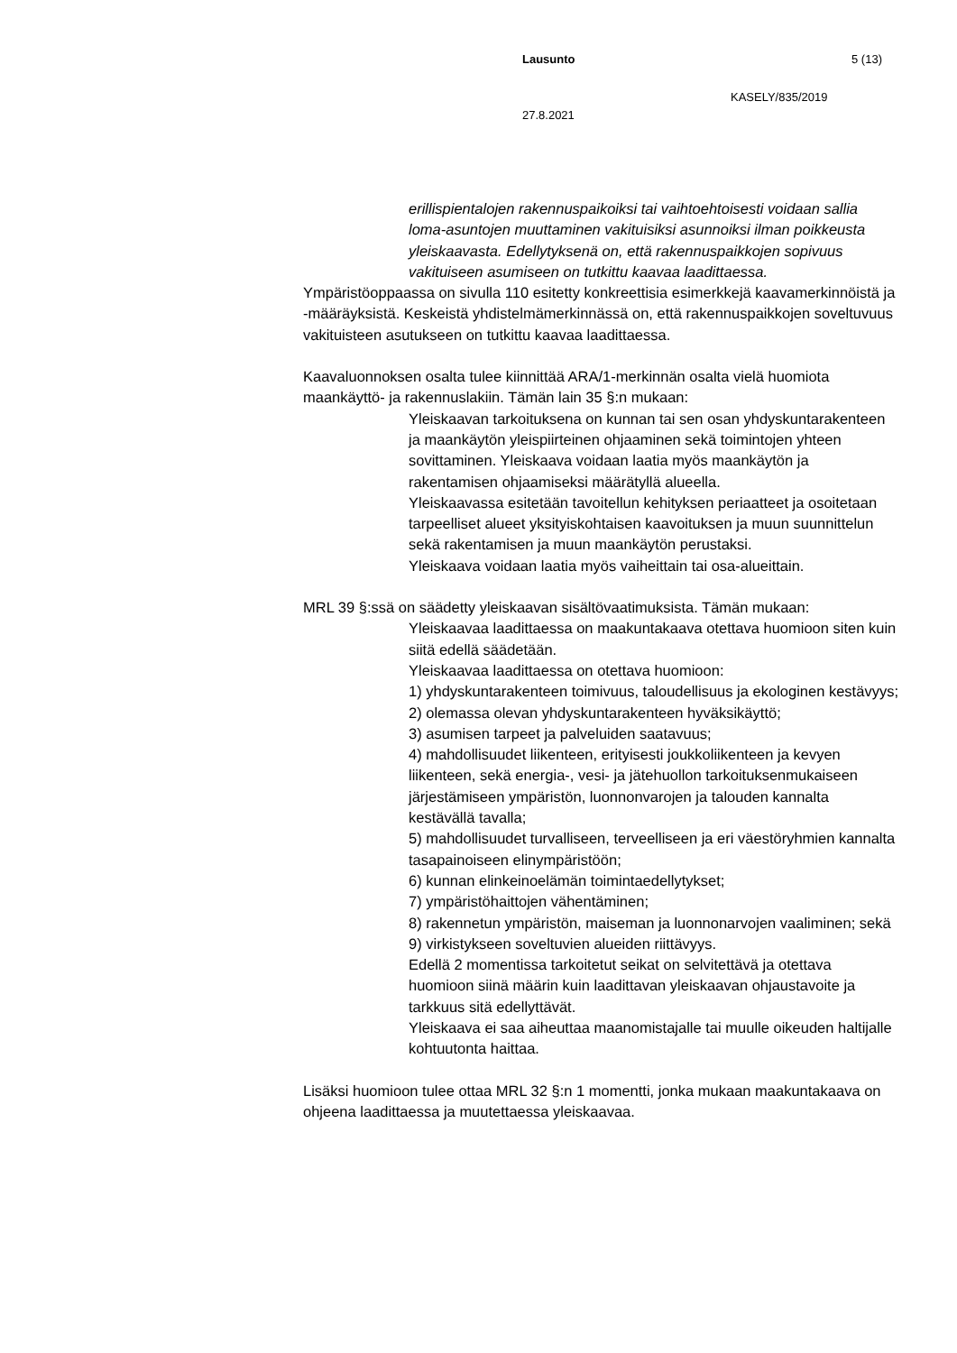Lausunto 5 (13)
KASELY/835/2019
27.8.2021
erillispientalojen rakennuspaikoiksi tai vaihtoehtoisesti voidaan sallia loma-asuntojen muuttaminen vakituisiksi asunnoiksi ilman poikkeusta yleiskaavasta. Edellytyksenä on, että rakennuspaikkojen sopivuus vakituiseen asumiseen on tutkittu kaavaa laadittaessa.
Ympäristöoppaassa on sivulla 110 esitetty konkreettisia esimerkkejä kaavamerkinnöistä ja -määräyksistä. Keskeistä yhdistelmämerkinnässä on, että rakennuspaikkojen soveltuvuus vakituisteen asutukseen on tutkittu kaavaa laadittaessa.
Kaavaluonnoksen osalta tulee kiinnittää ARA/1-merkinnän osalta vielä huomiota maankäyttö- ja rakennuslakiin. Tämän lain 35 §:n mukaan:
Yleiskaavan tarkoituksena on kunnan tai sen osan yhdyskuntarakenteen ja maankäytön yleispiirteinen ohjaaminen sekä toimintojen yhteen sovittaminen. Yleiskaava voidaan laatia myös maankäytön ja rakentamisen ohjaamiseksi määrätyllä alueella.
Yleiskaavassa esitetään tavoitellun kehityksen periaatteet ja osoitetaan tarpeelliset alueet yksityiskohtaisen kaavoituksen ja muun suunnittelun sekä rakentamisen ja muun maankäytön perustaksi.
Yleiskaava voidaan laatia myös vaiheittain tai osa-alueittain.
MRL 39 §:ssä on säädetty yleiskaavan sisältövaatimuksista. Tämän mukaan:
Yleiskaavaa laadittaessa on maakuntakaava otettava huomioon siten kuin siitä edellä säädetään.
Yleiskaavaa laadittaessa on otettava huomioon:
1) yhdyskuntarakenteen toimivuus, taloudellisuus ja ekologinen kestävyys;
2) olemassa olevan yhdyskuntarakenteen hyväksikäyttö;
3) asumisen tarpeet ja palveluiden saatavuus;
4) mahdollisuudet liikenteen, erityisesti joukkoliikenteen ja kevyen liikenteen, sekä energia-, vesi- ja jätehuollon tarkoituksenmukaiseen järjestämiseen ympäristön, luonnonvarojen ja talouden kannalta kestävällä tavalla;
5) mahdollisuudet turvalliseen, terveelliseen ja eri väestöryhmien kannalta tasapainoiseen elinympäristöön;
6) kunnan elinkeinoelämän toimintaedellytykset;
7) ympäristöhaittojen vähentäminen;
8) rakennetun ympäristön, maiseman ja luonnonarvojen vaaliminen; sekä
9) virkistykseen soveltuvien alueiden riittävyys.
Edellä 2 momentissa tarkoitetut seikat on selvitettävä ja otettava huomioon siinä määrin kuin laadittavan yleiskaavan ohjaustavoite ja tarkkuus sitä edellyttävät.
Yleiskaava ei saa aiheuttaa maanomistajalle tai muulle oikeuden haltijalle kohtuutonta haittaa.
Lisäksi huomioon tulee ottaa MRL 32 §:n 1 momentti, jonka mukaan maakuntakaava on ohjeena laadittaessa ja muutettaessa yleiskaavaa.